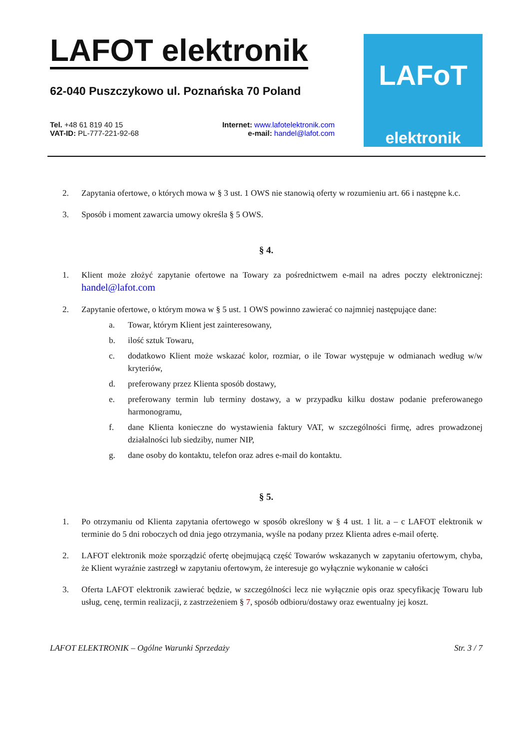LAFOT elektronik
62-040 Puszczykowo ul. Poznańska 70 Poland
Tel. +48 61 819 40 15
VAT-ID: PL-777-221-92-68
Internet: www.lafotelektronik.com
e-mail: handel@lafot.com
LAFoT
elektronik
2. Zapytania ofertowe, o których mowa w § 3 ust. 1 OWS nie stanowią oferty w rozumieniu art. 66 i następne k.c.
3. Sposób i moment zawarcia umowy określa § 5 OWS.
§ 4.
1. Klient może złożyć zapytanie ofertowe na Towary za pośrednictwem e-mail na adres poczty elektronicznej: handel@lafot.com
2. Zapytanie ofertowe, o którym mowa w § 5 ust. 1 OWS powinno zawierać co najmniej następujące dane:
a. Towar, którym Klient jest zainteresowany,
b. ilość sztuk Towaru,
c. dodatkowo Klient może wskazać kolor, rozmiar, o ile Towar występuje w odmianach według w/w kryteriów,
d. preferowany przez Klienta sposób dostawy,
e. preferowany termin lub terminy dostawy, a w przypadku kilku dostaw podanie preferowanego harmonogramu,
f. dane Klienta konieczne do wystawienia faktury VAT, w szczególności firmę, adres prowadzonej działalności lub siedziby, numer NIP,
g. dane osoby do kontaktu, telefon oraz adres e-mail do kontaktu.
§ 5.
1. Po otrzymaniu od Klienta zapytania ofertowego w sposób określony w § 4 ust. 1 lit. a – c LAFOT elektronik w terminie do 5 dni roboczych od dnia jego otrzymania, wyśle na podany przez Klienta adres e-mail ofertę.
2. LAFOT elektronik może sporządzić ofertę obejmującą część Towarów wskazanych w zapytaniu ofertowym, chyba, że Klient wyraźnie zastrzegł w zapytaniu ofertowym, że interesuje go wyłącznie wykonanie w całości
3. Oferta LAFOT elektronik zawierać będzie, w szczególności lecz nie wyłącznie opis oraz specyfikację Towaru lub usług, cenę, termin realizacji, z zastrzeżeniem § 7, sposób odbioru/dostawy oraz ewentualny jej koszt.
LAFOT ELEKTRONIK – Ogólne Warunki Sprzedaży Str. 3 / 7